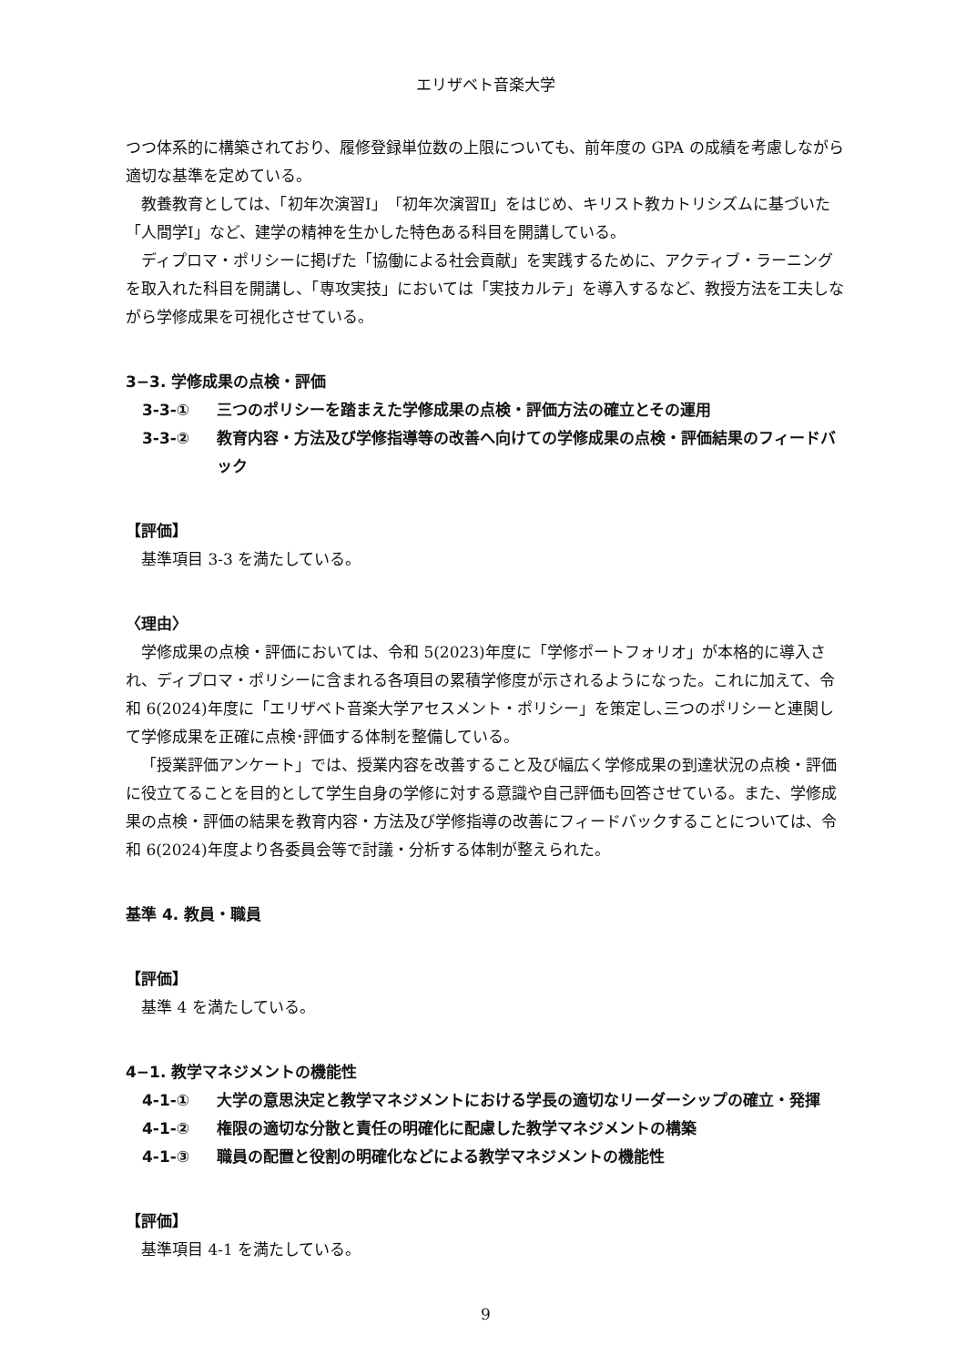エリザベト音楽大学
つつ体系的に構築されており、履修登録単位数の上限についても、前年度の GPA の成績を考慮しながら適切な基準を定めている。
教養教育としては、「初年次演習Ⅰ」「初年次演習Ⅱ」をはじめ、キリスト教カトリシズムに基づいた「人間学Ⅰ」など、建学の精神を生かした特色ある科目を開講している。
ディプロマ・ポリシーに掲げた「協働による社会貢献」を実践するために、アクティブ・ラーニングを取入れた科目を開講し、「専攻実技」においては「実技カルテ」を導入するなど、教授方法を工夫しながら学修成果を可視化させている。
3−3. 学修成果の点検・評価
3-3-① 三つのポリシーを踏まえた学修成果の点検・評価方法の確立とその運用
3-3-② 教育内容・方法及び学修指導等の改善へ向けての学修成果の点検・評価結果のフィードバック
【評価】
基準項目 3-3 を満たしている。
〈理由〉
学修成果の点検・評価においては、令和 5(2023)年度に「学修ポートフォリオ」が本格的に導入され、ディプロマ・ポリシーに含まれる各項目の累積学修度が示されるようになった。これに加えて、令和 6(2024)年度に「エリザベト音楽大学アセスメント・ポリシー」を策定し､三つのポリシーと連関して学修成果を正確に点検･評価する体制を整備している。
「授業評価アンケート」では、授業内容を改善すること及び幅広く学修成果の到達状況の点検・評価に役立てることを目的として学生自身の学修に対する意識や自己評価も回答させている。また、学修成果の点検・評価の結果を教育内容・方法及び学修指導の改善にフィードバックすることについては、令和 6(2024)年度より各委員会等で討議・分析する体制が整えられた。
基準 4. 教員・職員
【評価】
基準 4 を満たしている。
4−1. 教学マネジメントの機能性
4-1-① 大学の意思決定と教学マネジメントにおける学長の適切なリーダーシップの確立・発揮
4-1-② 権限の適切な分散と責任の明確化に配慮した教学マネジメントの構築
4-1-③ 職員の配置と役割の明確化などによる教学マネジメントの機能性
【評価】
基準項目 4-1 を満たしている。
9